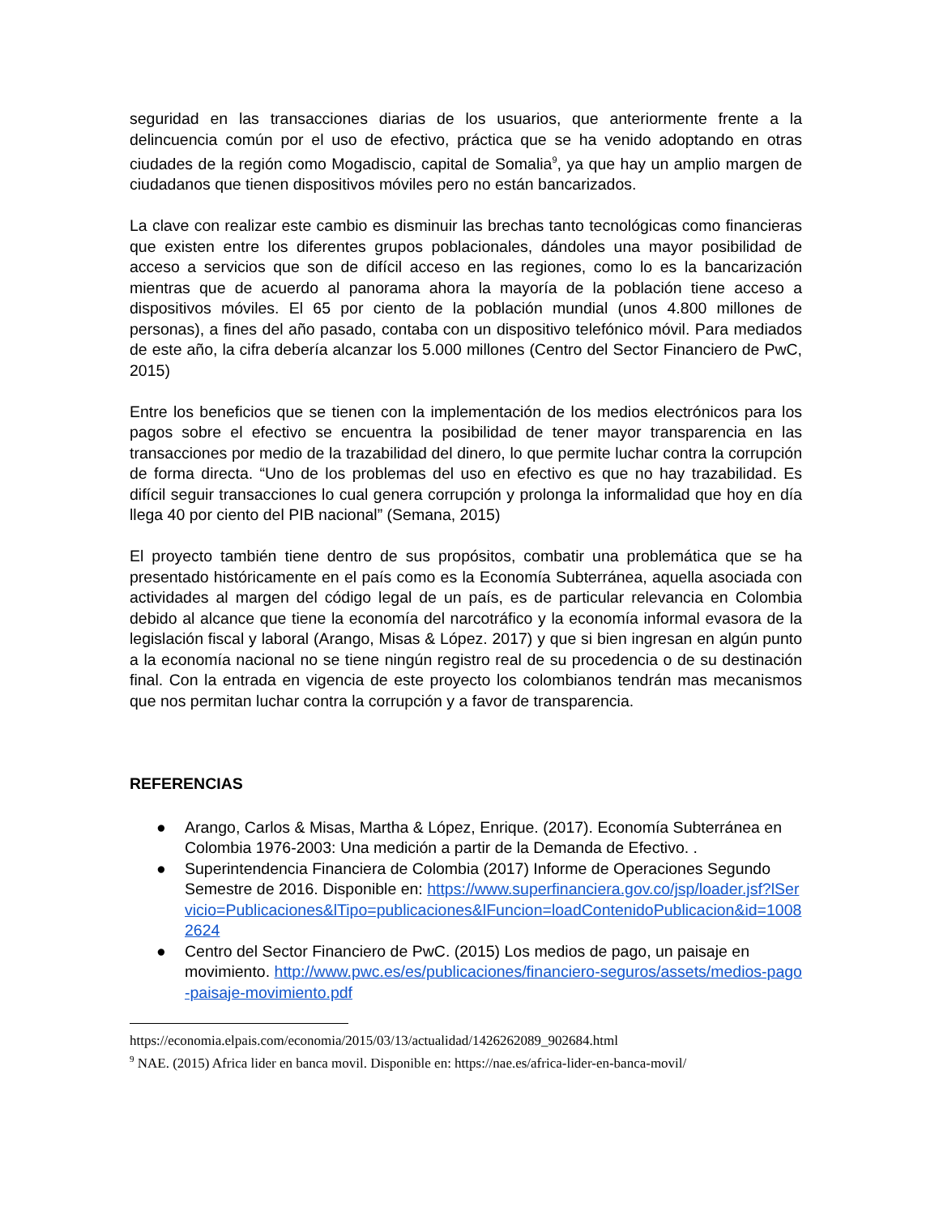seguridad en las transacciones diarias de los usuarios, que anteriormente frente a la delincuencia común por el uso de efectivo, práctica que se ha venido adoptando en otras ciudades de la región como Mogadiscio, capital de Somalia<sup>9</sup>, ya que hay un amplio margen de ciudadanos que tienen dispositivos móviles pero no están bancarizados.
La clave con realizar este cambio es disminuir las brechas tanto tecnológicas como financieras que existen entre los diferentes grupos poblacionales, dándoles una mayor posibilidad de acceso a servicios que son de difícil acceso en las regiones, como lo es la bancarización mientras que de acuerdo al panorama ahora la mayoría de la población tiene acceso a dispositivos móviles. El 65 por ciento de la población mundial (unos 4.800 millones de personas), a fines del año pasado, contaba con un dispositivo telefónico móvil. Para mediados de este año, la cifra debería alcanzar los 5.000 millones (Centro del Sector Financiero de PwC, 2015)
Entre los beneficios que se tienen con la implementación de los medios electrónicos para los pagos sobre el efectivo se encuentra la posibilidad de tener mayor transparencia en las transacciones por medio de la trazabilidad del dinero, lo que permite luchar contra la corrupción de forma directa. “Uno de los problemas del uso en efectivo es que no hay trazabilidad. Es difícil seguir transacciones lo cual genera corrupción y prolonga la informalidad que hoy en día llega 40 por ciento del PIB nacional” (Semana, 2015)
El proyecto también tiene dentro de sus propósitos, combatir una problemática que se ha presentado históricamente en el país como es la Economía Subterránea, aquella asociada con actividades al margen del código legal de un país, es de particular relevancia en Colombia debido al alcance que tiene la economía del narcotráfico y la economía informal evasora de la legislación fiscal y laboral (Arango, Misas & López. 2017) y que si bien ingresan en algún punto a la economía nacional no se tiene ningún registro real de su procedencia o de su destinación final. Con la entrada en vigencia de este proyecto los colombianos tendrán mas mecanismos que nos permitan luchar contra la corrupción y a favor de transparencia.
REFERENCIAS
● Arango, Carlos & Misas, Martha & López, Enrique. (2017). Economía Subterránea en Colombia 1976-2003: Una medición a partir de la Demanda de Efectivo. .
● Superintendencia Financiera de Colombia (2017) Informe de Operaciones Segundo Semestre de 2016. Disponible en: https://www.superfinanciera.gov.co/jsp/loader.jsf?lServicio=Publicaciones&lTipo=publicaciones&lFuncion=loadContenidoPublicacion&id=10082624
● Centro del Sector Financiero de PwC. (2015) Los medios de pago, un paisaje en movimiento. http://www.pwc.es/es/publicaciones/financiero-seguros/assets/medios-pago-paisaje-movimiento.pdf
https://economia.elpais.com/economia/2015/03/13/actualidad/1426262089_902684.html
<sup>9</sup> NAE. (2015) Africa lider en banca movil. Disponible en: https://nae.es/africa-lider-en-banca-movil/